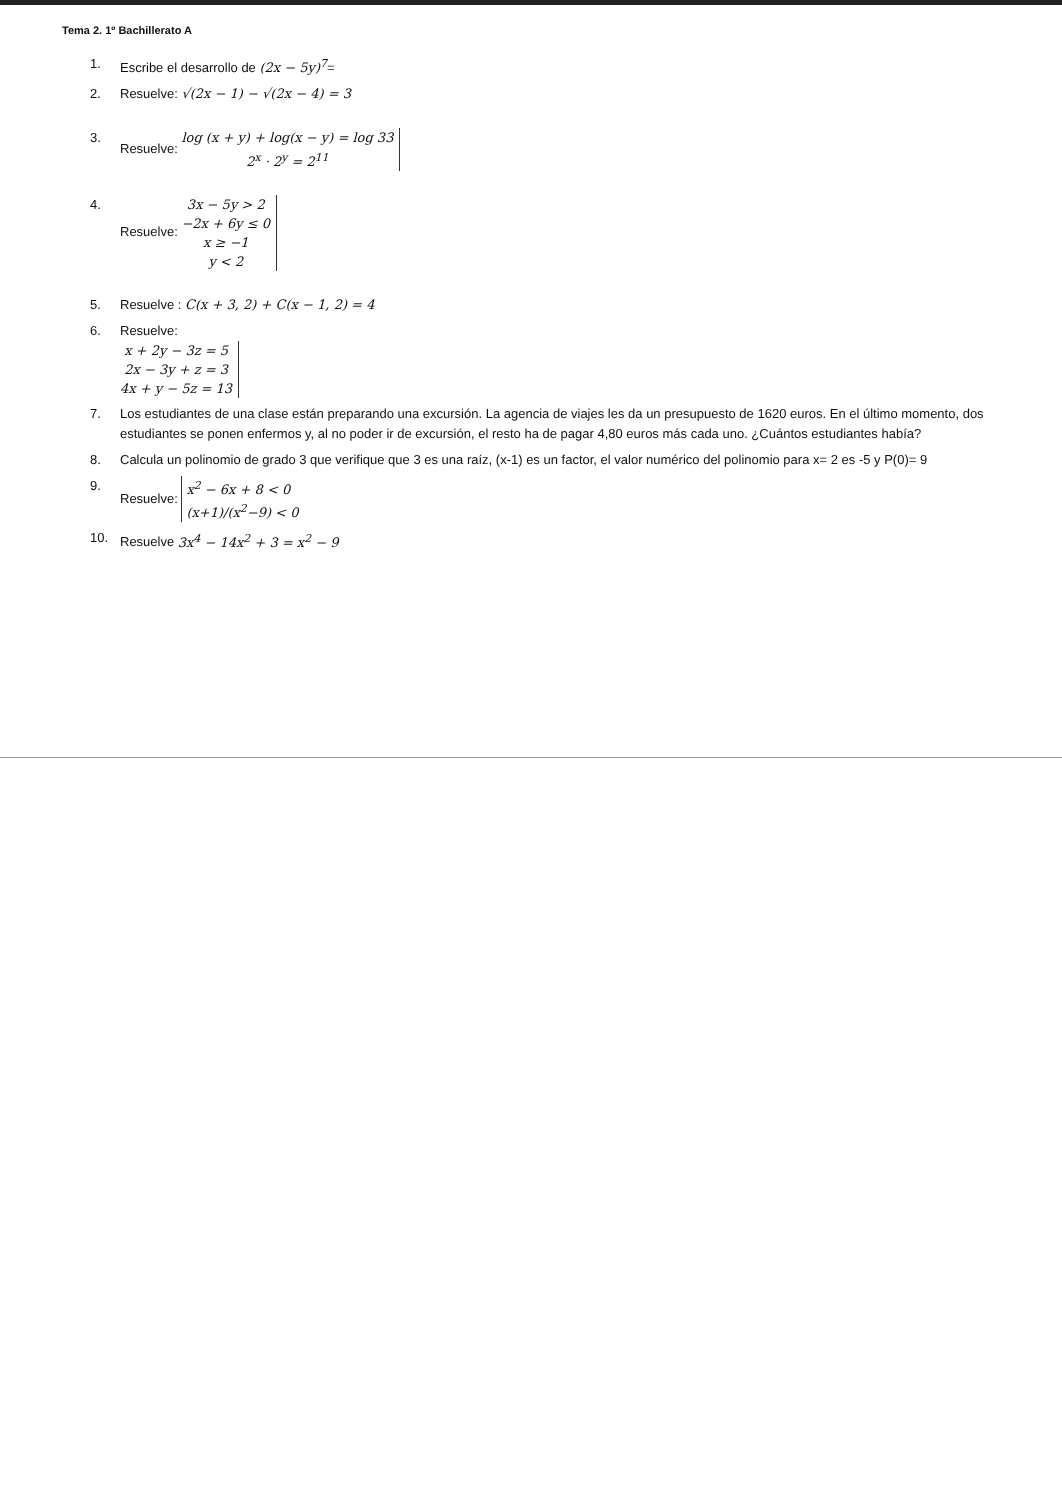Tema 2. 1º Bachillerato A
1. Escribe el desarrollo de (2x − 5y)<sup>7</sup>=
2. Resuelve: √(2x − 1) − √(2x − 4) = 3
3. Resuelve: log (x + y) + log(x − y) = log 33
2<sup>x</sup> · 2<sup>y</sup> = 2<sup>11</sup>
4. Resuelve: 3x − 5y > 2
−2x + 6y ≤ 0
x ≥ −1
y < 2
5. Resuelve : C(x + 3, 2) + C(x − 1, 2) = 4
6. Resuelve:
x + 2y − 3z = 5
2x − 3y + z = 3
4x + y − 5z = 13
7. Los estudiantes de una clase están preparando una excursión. La agencia de viajes les da un presupuesto de 1620 euros. En el último momento, dos estudiantes se ponen enfermos y, al no poder ir de excursión, el resto ha de pagar 4,80 euros más cada uno. ¿Cuántos estudiantes había?
8. Calcula un polinomio de grado 3 que verifique que 3 es una raíz, (x-1) es un factor, el valor numérico del polinomio para x= 2 es -5 y P(0)= 9
9. Resuelve: x<sup>2</sup> − 6x + 8 < 0
(x+1)/(x<sup>2</sup>−9) < 0
10. Resuelve 3x<sup>4</sup> − 14x<sup>2</sup> + 3 = x<sup>2</sup> − 9